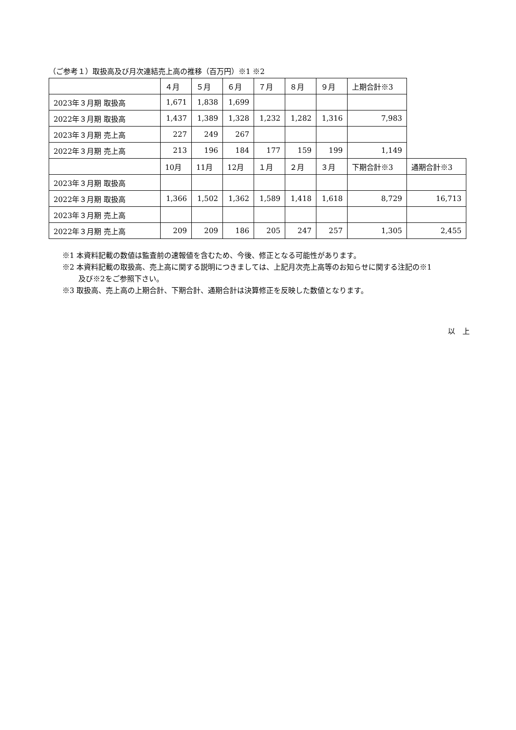（ご参考１）取扱高及び月次連結売上高の推移（百万円）※1 ※2
| | ４月 | ５月 | ６月 | ７月 | ８月 | ９月 | 上期合計※3 | |
| 2023年３月期 取扱高 | 1,671 | 1,838 | 1,699 | | | | | |
| 2022年３月期 取扱高 | 1,437 | 1,389 | 1,328 | 1,232 | 1,282 | 1,316 | 7,983 | |
| 2023年３月期 売上高 | 227 | 249 | 267 | | | | | |
| 2022年３月期 売上高 | 213 | 196 | 184 | 177 | 159 | 199 | 1,149 | |
| | 10月 | 11月 | 12月 | １月 | ２月 | ３月 | 下期合計※3 | 通期合計※3 |
| 2023年３月期 取扱高 | | | | | | | | |
| 2022年３月期 取扱高 | 1,366 | 1,502 | 1,362 | 1,589 | 1,418 | 1,618 | 8,729 | 16,713 |
| 2023年３月期 売上高 | | | | | | | | |
| 2022年３月期 売上高 | 209 | 209 | 186 | 205 | 247 | 257 | 1,305 | 2,455 |
※1 本資料記載の数値は監査前の速報値を含むため、今後、修正となる可能性があります。
※2 本資料記載の取扱高、売上高に関する説明につきましては、上記月次売上高等のお知らせに関する注記の※1
及び※2をご参照下さい。
※3 取扱高、売上高の上期合計、下期合計、通期合計は決算修正を反映した数値となります。
以　上